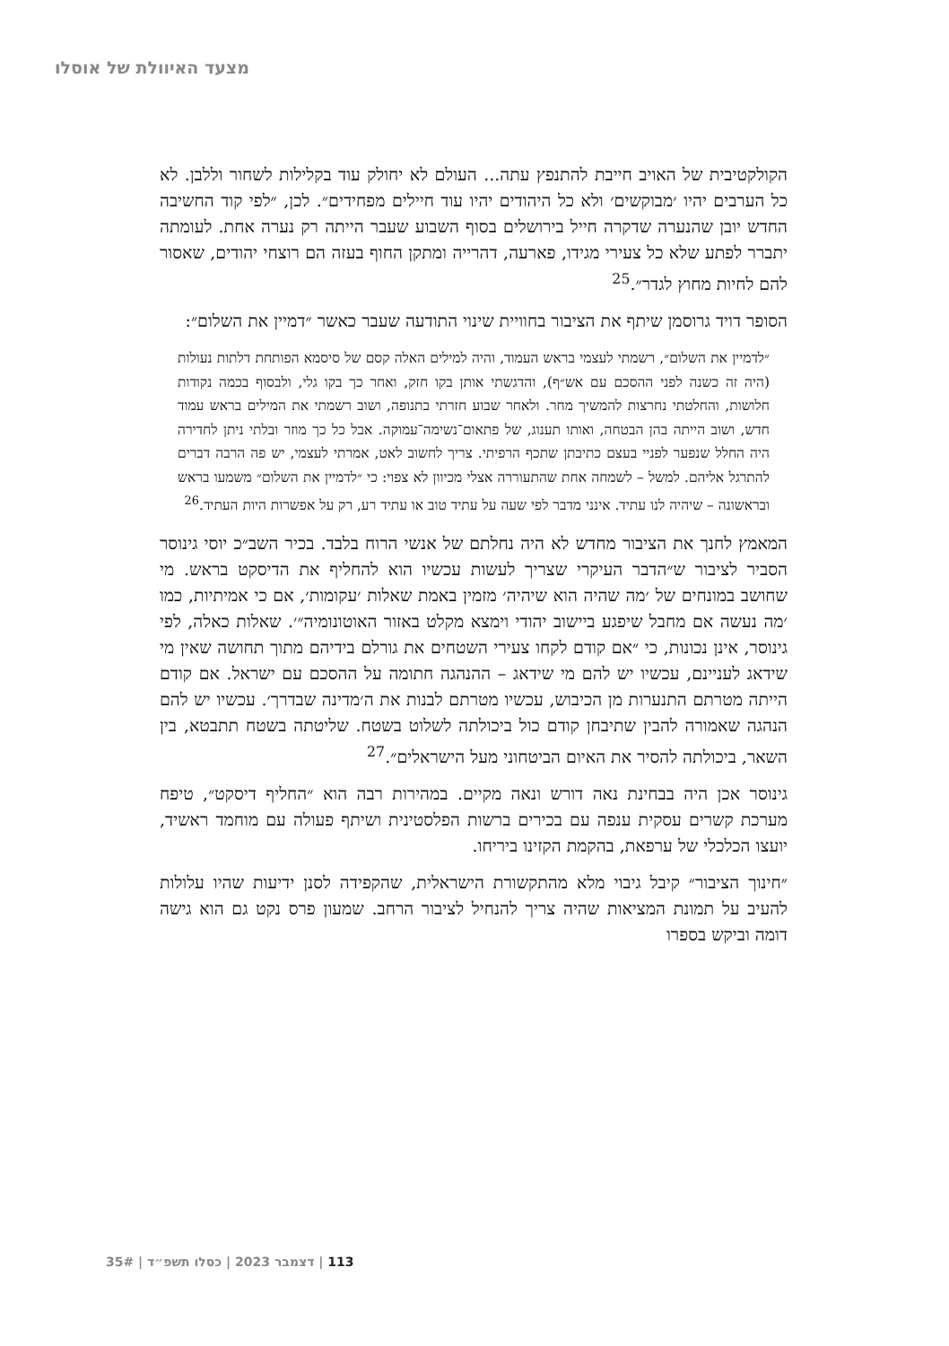מצעד האיוולת של אוסלו
הקולקטיבית של האויב חייבת להתנפץ עתה... העולם לא יחולק עוד בקלילות לשחור וללבן. לא כל הערבים יהיו ׳מבוקשים׳ ולא כל היהודים יהיו עוד חיילים מפחידים״. לכן, ״לפי קוד החשיבה החדש יובן שהנערה שדקרה חייל בירושלים בסוף השבוע שעבר הייתה רק נערה אחת. לעומתה יתברר לפתע שלא כל צעירי מגידו, פארעה, דהרייה ומתקן החוף בעזה הם רוצחי יהודים, שאסור להם לחיות מחוץ לגדר״.<sup>25</sup>
הסופר דויד גרוסמן שיתף את הציבור בחוויית שינוי התודעה שעבר כאשר ״דמיין את השלום״:
״לדמיין את השלום״, רשמתי לעצמי בראש העמוד, והיה למילים האלה קסם של סיסמא הפותחת דלתות נעולות (היה זה כשנה לפני ההסכם עם אש״ף), והדגשתי אותן בקו חזק, ואחר כך בקו גלי, ולבסוף בכמה נקודות חלושות, והחלטתי נחרצות להמשיך מחר. ולאחר שבוע חזרתי בתנופה, ושוב רשמתי את המילים בראש עמוד חדש, ושוב הייתה בהן הבטחה, ואותו תענוג, של פתאום־נשימה־עמוקה. אבל כל כך מוזר ובלתי ניתן לחדירה היה החלל שנפער לפניי בעצם כתיבתן שתכף הרפיתי. צריך לחשוב לאט, אמרתי לעצמי, יש פה הרבה דברים להתרגל אליהם. למשל – לשמחה אחת שהתעוררה אצלי מכיוון לא צפוי: כי ״לדמיין את השלום״ משמעו בראש ובראשונה – שיהיה לנו עתיד. אינני מדבר לפי שעה על עתיד טוב או עתיד רע, רק על אפשרות היות העתיד.<sup>26</sup>
המאמץ לחנך את הציבור מחדש לא היה נחלתם של אנשי הרוח בלבד. בכיר השב״כ יוסי גינוסר הסביר לציבור ש״הדבר העיקרי שצריך לעשות עכשיו הוא להחליף את הדיסקט בראש. מי שחושב במונחים של ׳מה שהיה הוא שיהיה׳ מזמין באמת שאלות ׳עקומות׳, אם כי אמיתיות, כמו ׳מה נעשה אם מחבל שיפגע ביישוב יהודי וימצא מקלט באזור האוטונומיה״׳. שאלות כאלה, לפי גינוסר, אינן נכונות, כי ״אם קודם לקחו צעירי השטחים את גורלם בידיהם מתוך תחושה שאין מי שידאג לעניינם, עכשיו יש להם מי שידאג – ההנהגה חתומה על ההסכם עם ישראל. אם קודם הייתה מטרתם התנערות מן הכיבוש, עכשיו מטרתם לבנות את ה׳מדינה שבדרך׳. עכשיו יש להם הנהגה שאמורה להבין שתיבחן קודם כול ביכולתה לשלוט בשטח. שליטתה בשטח תתבטא, בין השאר, ביכולתה להסיר את האיום הביטחוני מעל הישראלים״.<sup>27</sup>
גינוסר אכן היה בבחינת נאה דורש ונאה מקיים. במהירות רבה הוא ״החליף דיסקט״, טיפח מערכת קשרים עסקית ענפה עם בכירים ברשות הפלסטינית ושיתף פעולה עם מוחמד ראשיד, יועצו הכלכלי של ערפאת, בהקמת הקזינו ביריחו.
״חינוך הציבור״ קיבל גיבוי מלא מהתקשורת הישראלית, שהקפידה לסנן ידיעות שהיו עלולות להעיב על תמונת המציאות שהיה צריך להנחיל לציבור הרחב. שמעון פרס נקט גם הוא גישה דומה וביקש בספרו
113 | דצמבר 2023 | כסלו תשפ״ד | 35#